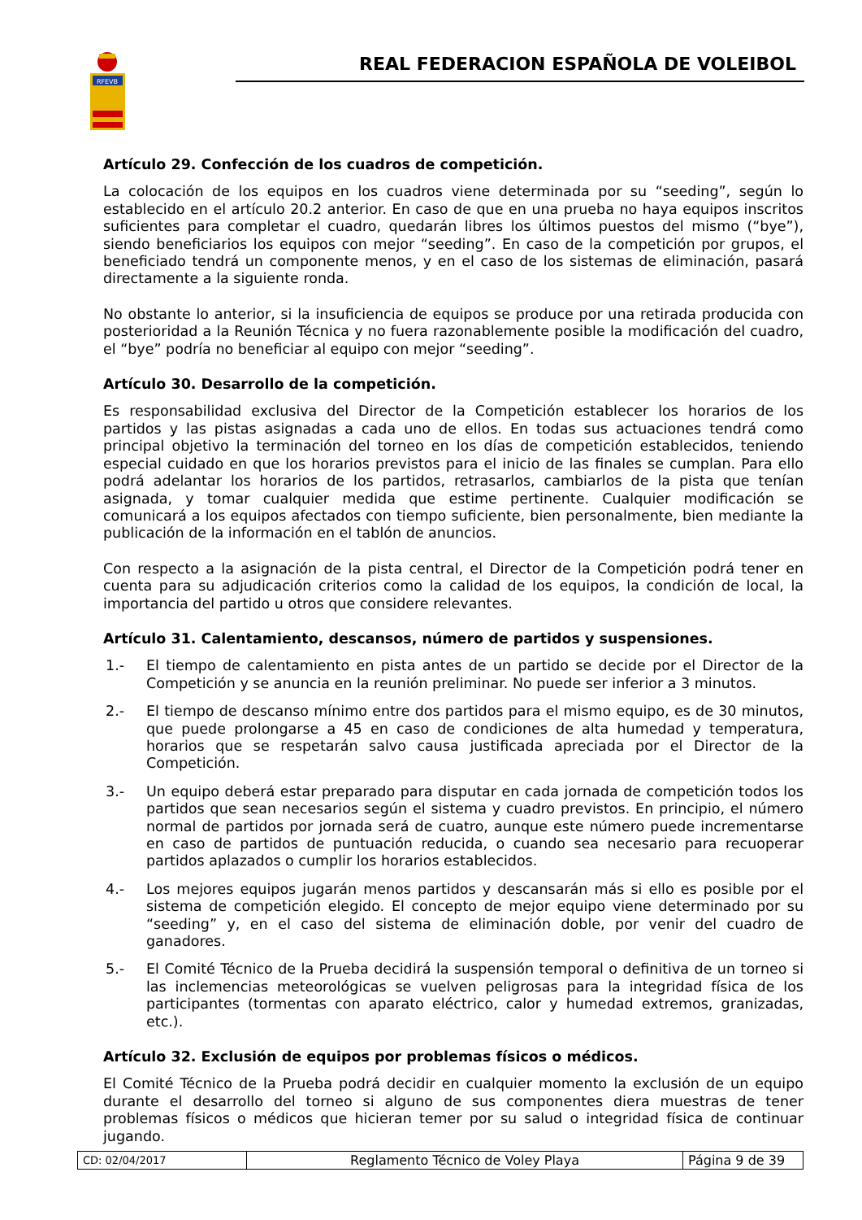RFEVB
REAL FEDERACION ESPAÑOLA DE VOLEIBOL
Artículo 29. Confección de los cuadros de competición.
La colocación de los equipos en los cuadros viene determinada por su “seeding”, según lo establecido en el artículo 20.2 anterior. En caso de que en una prueba no haya equipos inscritos suficientes para completar el cuadro, quedarán libres los últimos puestos del mismo (“bye”), siendo beneficiarios los equipos con mejor “seeding”. En caso de la competición por grupos, el beneficiado tendrá un componente menos, y en el caso de los sistemas de eliminación, pasará directamente a la siguiente ronda.
No obstante lo anterior, si la insuficiencia de equipos se produce por una retirada producida con posterioridad a la Reunión Técnica y no fuera razonablemente posible la modificación del cuadro, el “bye” podría no beneficiar al equipo con mejor “seeding”.
Artículo 30. Desarrollo de la competición.
Es responsabilidad exclusiva del Director de la Competición establecer los horarios de los partidos y las pistas asignadas a cada uno de ellos. En todas sus actuaciones tendrá como principal objetivo la terminación del torneo en los días de competición establecidos, teniendo especial cuidado en que los horarios previstos para el inicio de las finales se cumplan. Para ello podrá adelantar los horarios de los partidos, retrasarlos, cambiarlos de la pista que tenían asignada, y tomar cualquier medida que estime pertinente. Cualquier modificación se comunicará a los equipos afectados con tiempo suficiente, bien personalmente, bien mediante la publicación de la información en el tablón de anuncios.
Con respecto a la asignación de la pista central, el Director de la Competición podrá tener en cuenta para su adjudicación criterios como la calidad de los equipos, la condición de local, la importancia del partido u otros que considere relevantes.
Artículo 31. Calentamiento, descansos, número de partidos y suspensiones.
1.- El tiempo de calentamiento en pista antes de un partido se decide por el Director de la Competición y se anuncia en la reunión preliminar. No puede ser inferior a 3 minutos.
2.- El tiempo de descanso mínimo entre dos partidos para el mismo equipo, es de 30 minutos, que puede prolongarse a 45 en caso de condiciones de alta humedad y temperatura, horarios que se respetarán salvo causa justificada apreciada por el Director de la Competición.
3.- Un equipo deberá estar preparado para disputar en cada jornada de competición todos los partidos que sean necesarios según el sistema y cuadro previstos. En principio, el número normal de partidos por jornada será de cuatro, aunque este número puede incrementarse en caso de partidos de puntuación reducida, o cuando sea necesario para recuoperar partidos aplazados o cumplir los horarios establecidos.
4.- Los mejores equipos jugarán menos partidos y descansarán más si ello es posible por el sistema de competición elegido. El concepto de mejor equipo viene determinado por su “seeding” y, en el caso del sistema de eliminación doble, por venir del cuadro de ganadores.
5.- El Comité Técnico de la Prueba decidirá la suspensión temporal o definitiva de un torneo si las inclemencias meteorológicas se vuelven peligrosas para la integridad física de los participantes (tormentas con aparato eléctrico, calor y humedad extremos, granizadas, etc.).
Artículo 32. Exclusión de equipos por problemas físicos o médicos.
El Comité Técnico de la Prueba podrá decidir en cualquier momento la exclusión de un equipo durante el desarrollo del torneo si alguno de sus componentes diera muestras de tener problemas físicos o médicos que hicieran temer por su salud o integridad física de continuar jugando.
| CD: 02/04/2017 | Reglamento Técnico de Voley Playa | Página 9 de 39 |